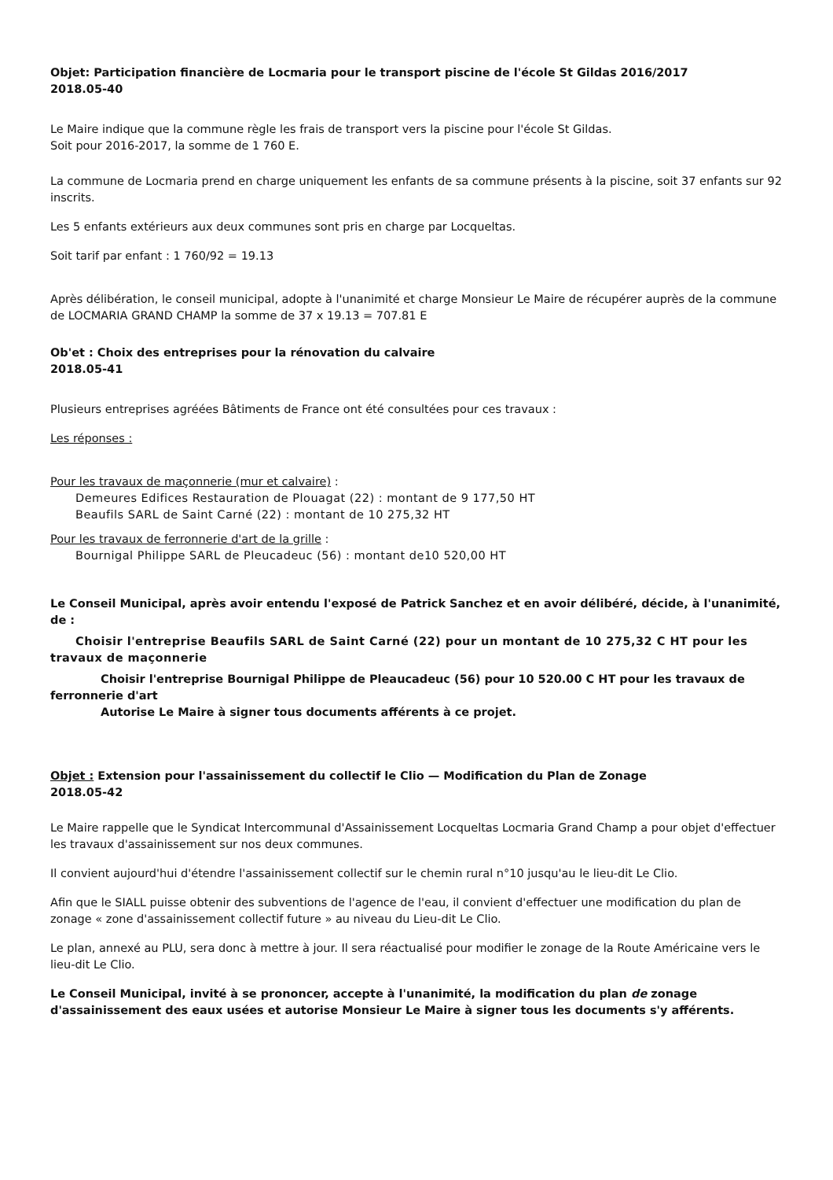Objet: Participation financière de Locmaria pour le transport piscine de l'école St Gildas 2016/2017
2018.05-40
Le Maire indique que la commune règle les frais de transport vers la piscine pour l'école St Gildas.
Soit pour 2016-2017, la somme de 1 760 E.
La commune de Locmaria prend en charge uniquement les enfants de sa commune présents à la piscine, soit 37 enfants sur 92 inscrits.
Les 5 enfants extérieurs aux deux communes sont pris en charge par Locqueltas.
Soit tarif par enfant : 1 760/92 = 19.13
Après délibération, le conseil municipal, adopte à l'unanimité et charge Monsieur Le Maire de récupérer auprès de la commune de LOCMARIA GRAND CHAMP la somme de 37 x 19.13 = 707.81 E
Ob'et : Choix des entreprises pour la rénovation du calvaire
2018.05-41
Plusieurs entreprises agréées Bâtiments de France ont été consultées pour ces travaux :
Les réponses :
Pour les travaux de maçonnerie (mur et calvaire) :
Demeures Edifices Restauration de Plouagat (22) : montant de 9 177,50 HT
Beaufils SARL de Saint Carné (22) : montant de 10 275,32 HT
Pour les travaux de ferronnerie d'art de la grille :
Bournigal Philippe SARL de Pleucadeuc (56) : montant de10 520,00 HT
Le Conseil Municipal, après avoir entendu l'exposé de Patrick Sanchez et en avoir délibéré, décide, à l'unanimité, de :
Choisir l'entreprise Beaufils SARL de Saint Carné (22) pour un montant de 10 275,32 C HT pour les travaux de maçonnerie
Choisir l'entreprise Bournigal Philippe de Pleaucadeuc (56) pour 10 520.00 C HT pour les travaux de ferronnerie d'art
Autorise Le Maire à signer tous documents afférents à ce projet.
Objet : Extension pour l'assainissement du collectif le Clio — Modification du Plan de Zonage
2018.05-42
Le Maire rappelle que le Syndicat Intercommunal d'Assainissement Locqueltas Locmaria Grand Champ a pour objet d'effectuer les travaux d'assainissement sur nos deux communes.
Il convient aujourd'hui d'étendre l'assainissement collectif sur le chemin rural n°10 jusqu'au le lieu-dit Le Clio.
Afin que le SIALL puisse obtenir des subventions de l'agence de l'eau, il convient d'effectuer une modification du plan de zonage « zone d'assainissement collectif future » au niveau du Lieu-dit Le Clio.
Le plan, annexé au PLU, sera donc à mettre à jour. Il sera réactualisé pour modifier le zonage de la Route Américaine vers le lieu-dit Le Clio.
Le Conseil Municipal, invité à se prononcer, accepte à l'unanimité, la modification du plan de zonage d'assainissement des eaux usées et autorise Monsieur Le Maire à signer tous les documents s'y afférents.